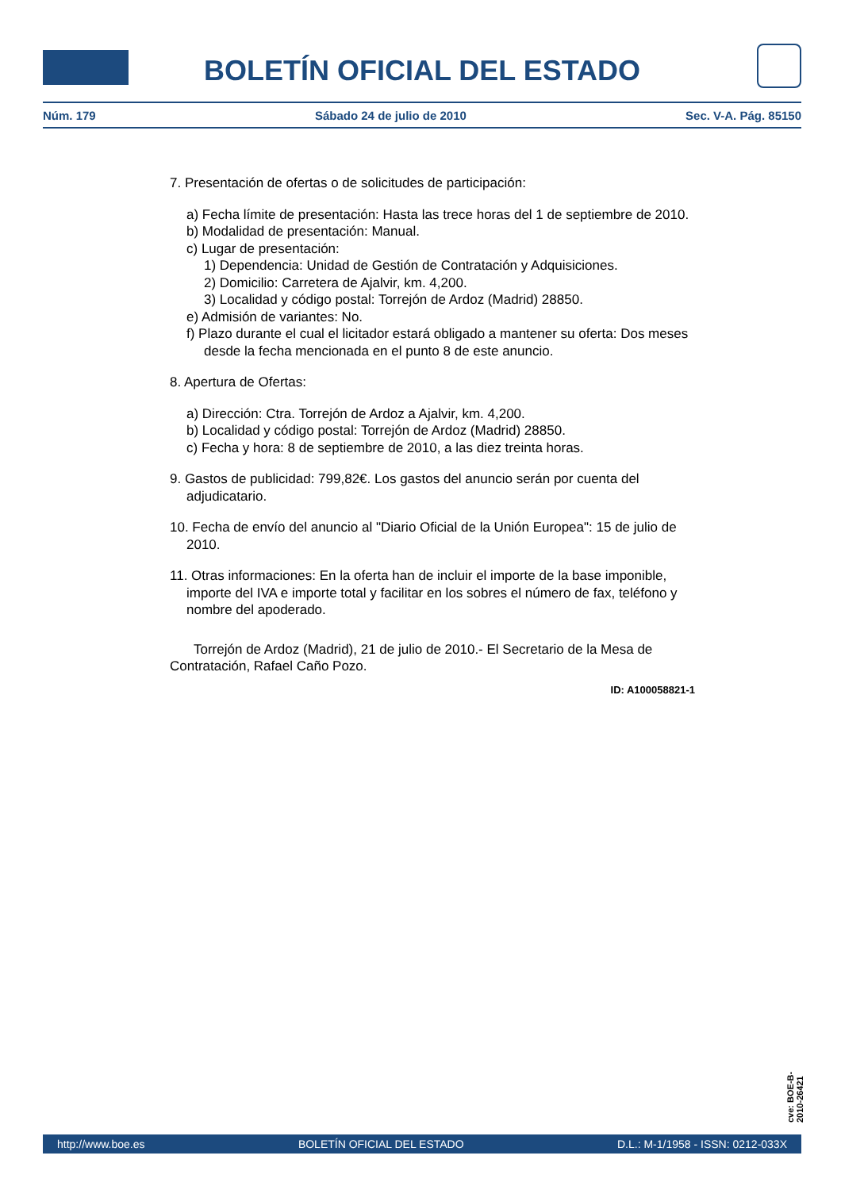BOLETÍN OFICIAL DEL ESTADO
Núm. 179 Sábado 24 de julio de 2010 Sec. V-A. Pág. 85150
7. Presentación de ofertas o de solicitudes de participación:
a) Fecha límite de presentación: Hasta las trece horas del 1 de septiembre de 2010.
b) Modalidad de presentación: Manual.
c) Lugar de presentación:
1) Dependencia: Unidad de Gestión de Contratación y Adquisiciones.
2) Domicilio: Carretera de Ajalvir, km. 4,200.
3) Localidad y código postal: Torrejón de Ardoz (Madrid) 28850.
e) Admisión de variantes: No.
f) Plazo durante el cual el licitador estará obligado a mantener su oferta: Dos meses desde la fecha mencionada en el punto 8 de este anuncio.
8. Apertura de Ofertas:
a) Dirección: Ctra. Torrejón de Ardoz a Ajalvir, km. 4,200.
b) Localidad y código postal: Torrejón de Ardoz (Madrid) 28850.
c) Fecha y hora: 8 de septiembre de 2010, a las diez treinta horas.
9. Gastos de publicidad: 799,82€. Los gastos del anuncio serán por cuenta del adjudicatario.
10. Fecha de envío del anuncio al "Diario Oficial de la Unión Europea": 15 de julio de 2010.
11. Otras informaciones: En la oferta han de incluir el importe de la base imponible, importe del IVA e importe total y facilitar en los sobres el número de fax, teléfono y nombre del apoderado.
Torrejón de Ardoz (Madrid), 21 de julio de 2010.- El Secretario de la Mesa de Contratación, Rafael Caño Pozo.
ID: A100058821-1
cve: BOE-B-2010-26421
http://www.boe.es BOLETÍN OFICIAL DEL ESTADO D.L.: M-1/1958 - ISSN: 0212-033X